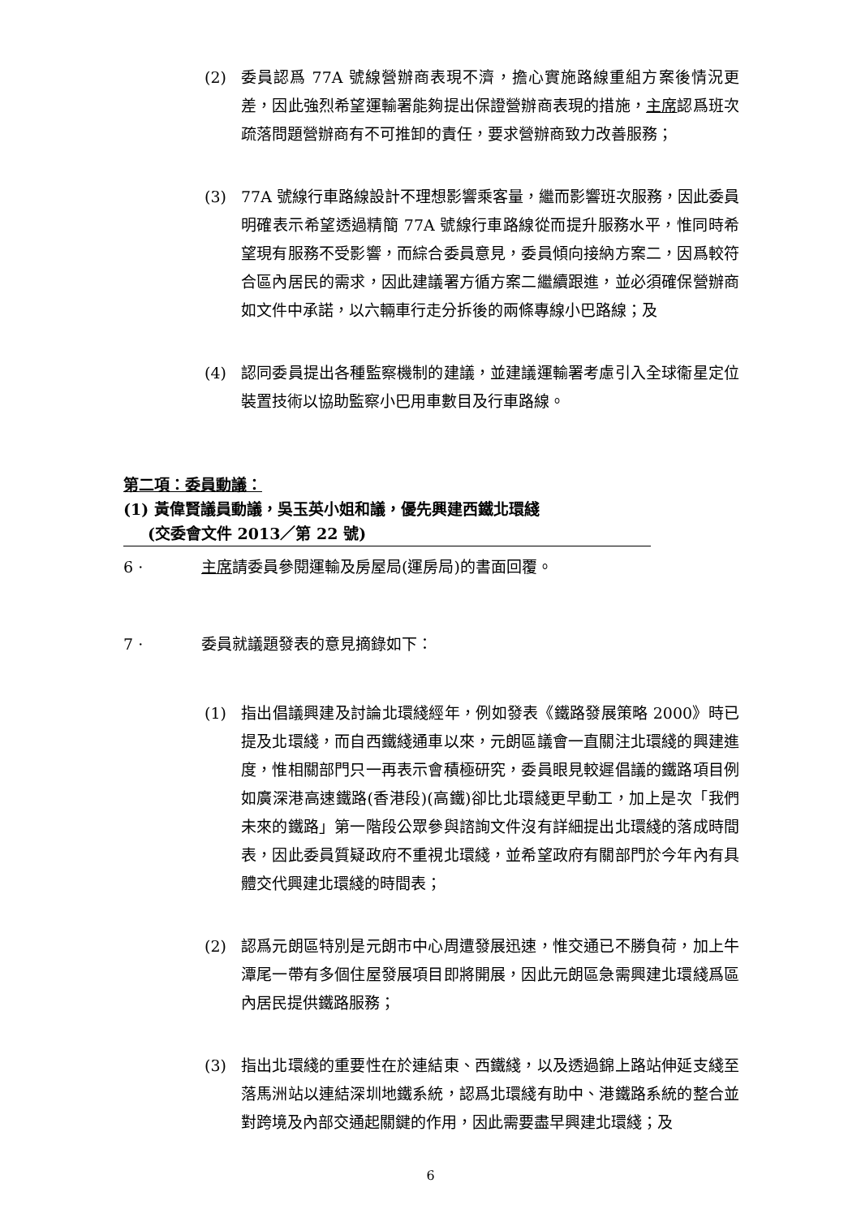(2) 委員認爲 77A 號線營辦商表現不濟，擔心實施路線重組方案後情況更差，因此強烈希望運輸署能夠提出保證營辦商表現的措施，主席認爲班次疏落問題營辦商有不可推卸的責任，要求營辦商致力改善服務；
(3) 77A 號線行車路線設計不理想影響乘客量，繼而影響班次服務，因此委員明確表示希望透過精簡 77A 號線行車路線從而提升服務水平，惟同時希望現有服務不受影響，而綜合委員意見，委員傾向接納方案二，因爲較符合區內居民的需求，因此建議署方循方案二繼續跟進，並必須確保營辦商如文件中承諾，以六輛車行走分拆後的兩條專線小巴路線；及
(4) 認同委員提出各種監察機制的建議，並建議運輸署考慮引入全球衞星定位裝置技術以協助監察小巴用車數目及行車路線。
第二項：委員動議：
(1) 黃偉賢議員動議，吳玉英小姐和議，優先興建西鐵北環綫
(交委會文件 2013／第 22 號)
6 · 主席請委員參閱運輸及房屋局(運房局)的書面回覆。
7 · 委員就議題發表的意見摘錄如下：
(1) 指出倡議興建及討論北環綫經年，例如發表《鐵路發展策略 2000》時已提及北環綫，而自西鐵綫通車以來，元朗區議會一直關注北環綫的興建進度，惟相關部門只一再表示會積極研究，委員眼見較遲倡議的鐵路項目例如廣深港高速鐵路(香港段)(高鐵)卻比北環綫更早動工，加上是次「我們未來的鐵路」第一階段公眾參與諮詢文件沒有詳細提出北環綫的落成時間表，因此委員質疑政府不重視北環綫，並希望政府有關部門於今年內有具體交代興建北環綫的時間表；
(2) 認爲元朗區特別是元朗市中心周遭發展迅速，惟交通已不勝負荷，加上牛潭尾一帶有多個住屋發展項目即將開展，因此元朗區急需興建北環綫爲區內居民提供鐵路服務；
(3) 指出北環綫的重要性在於連結東、西鐵綫，以及透過錦上路站伸延支綫至落馬洲站以連結深圳地鐵系統，認爲北環綫有助中、港鐵路系統的整合並對跨境及內部交通起關鍵的作用，因此需要盡早興建北環綫；及
6